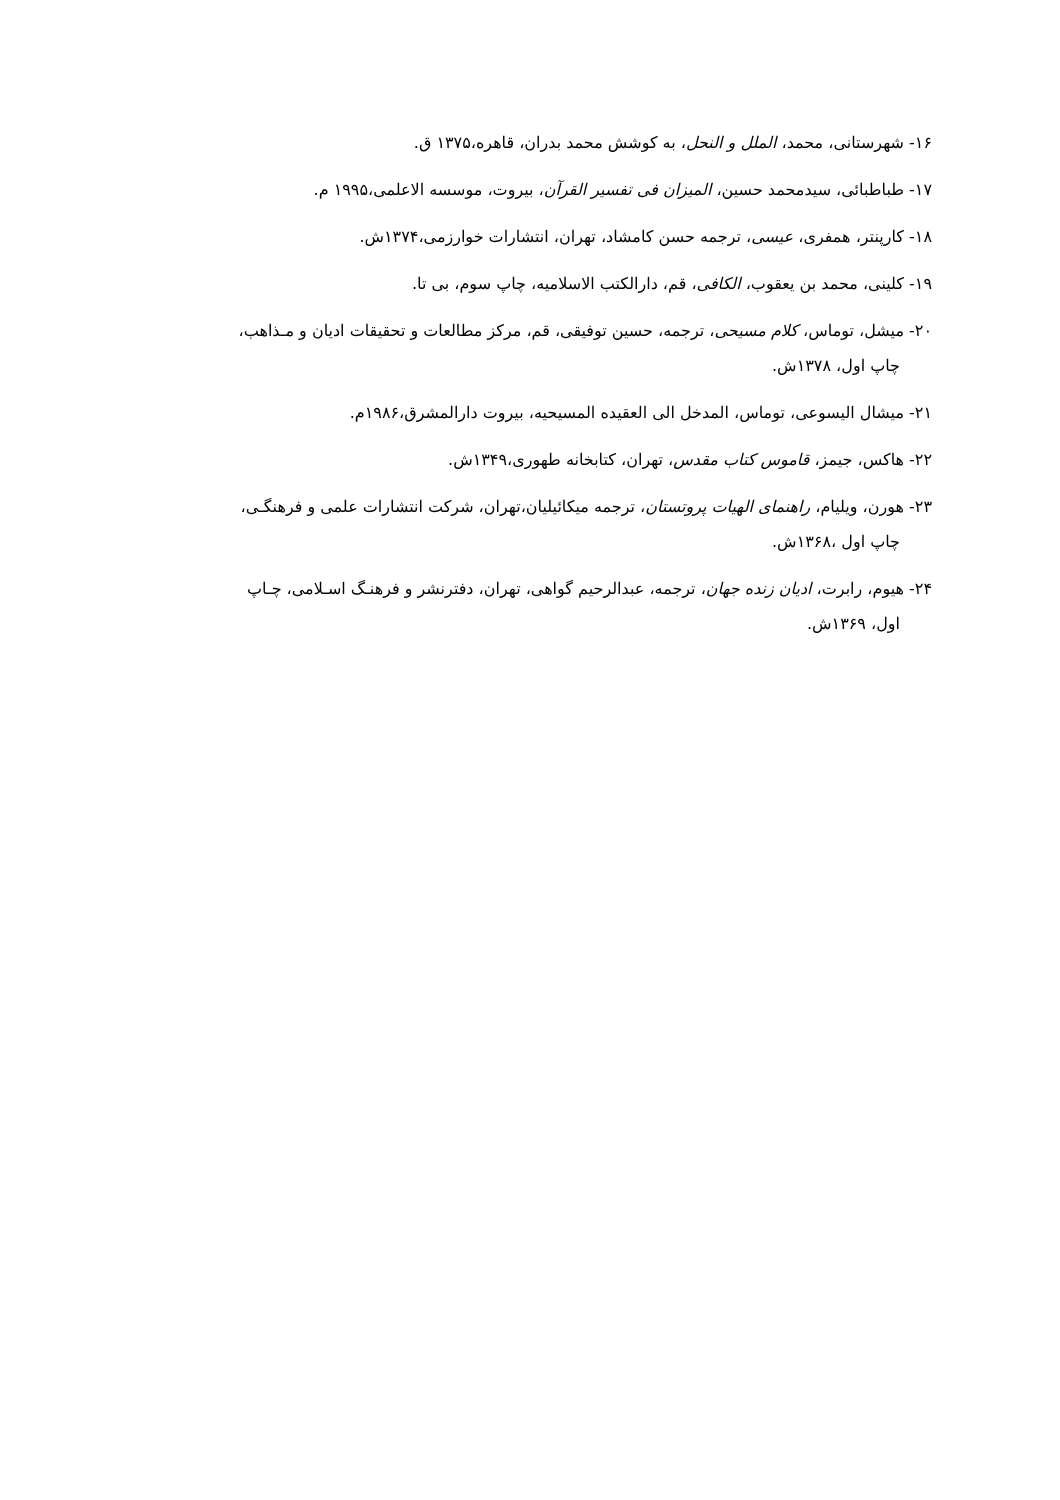۱۶- شهرستانی، محمد، الملل و النحل، به کوشش محمد بدران، قاهره،۱۳۷۵ ق.
۱۷- طباطبائی، سیدمحمد حسین، المیزان فی تفسیر القرآن، بیروت، موسسه الاعلمی،۱۹۹۵ م.
۱۸- کارپنتر، همفری، عیسی، ترجمه حسن کامشاد، تهران، انتشارات خوارزمی،۱۳۷۴ش.
۱۹- کلینی، محمد بن یعقوب، الکافی، قم، دارالکتب الاسلامیه، چاپ سوم، بی تا.
۲۰- میشل، توماس، کلام مسیحی، ترجمه، حسین توفیقی، قم، مرکز مطالعات و تحقیقات ادیان و مـذاهب،
چاپ اول، ۱۳۷۸ش.
۲۱- میشال الیسوعی، توماس، المدخل الی العقیده المسیحیه، بیروت دارالمشرق،۱۹۸۶م.
۲۲- هاکس، جیمز، قاموس کتاب مقدس، تهران، کتابخانه طهوری،۱۳۴۹ش.
۲۳- هورن، ویلیام، راهنمای الهیات پروتستان، ترجمه میکائیلیان،تهران، شرکت انتشارات علمی و فرهنگـی،
چاپ اول ،۱۳۶۸ش.
۲۴- هیوم، رابرت، ادیان زنده جهان، ترجمه، عبدالرحیم گواهی، تهران، دفترنشر و فرهنـگ اسـلامی، چـاپ
اول، ۱۳۶۹ش.